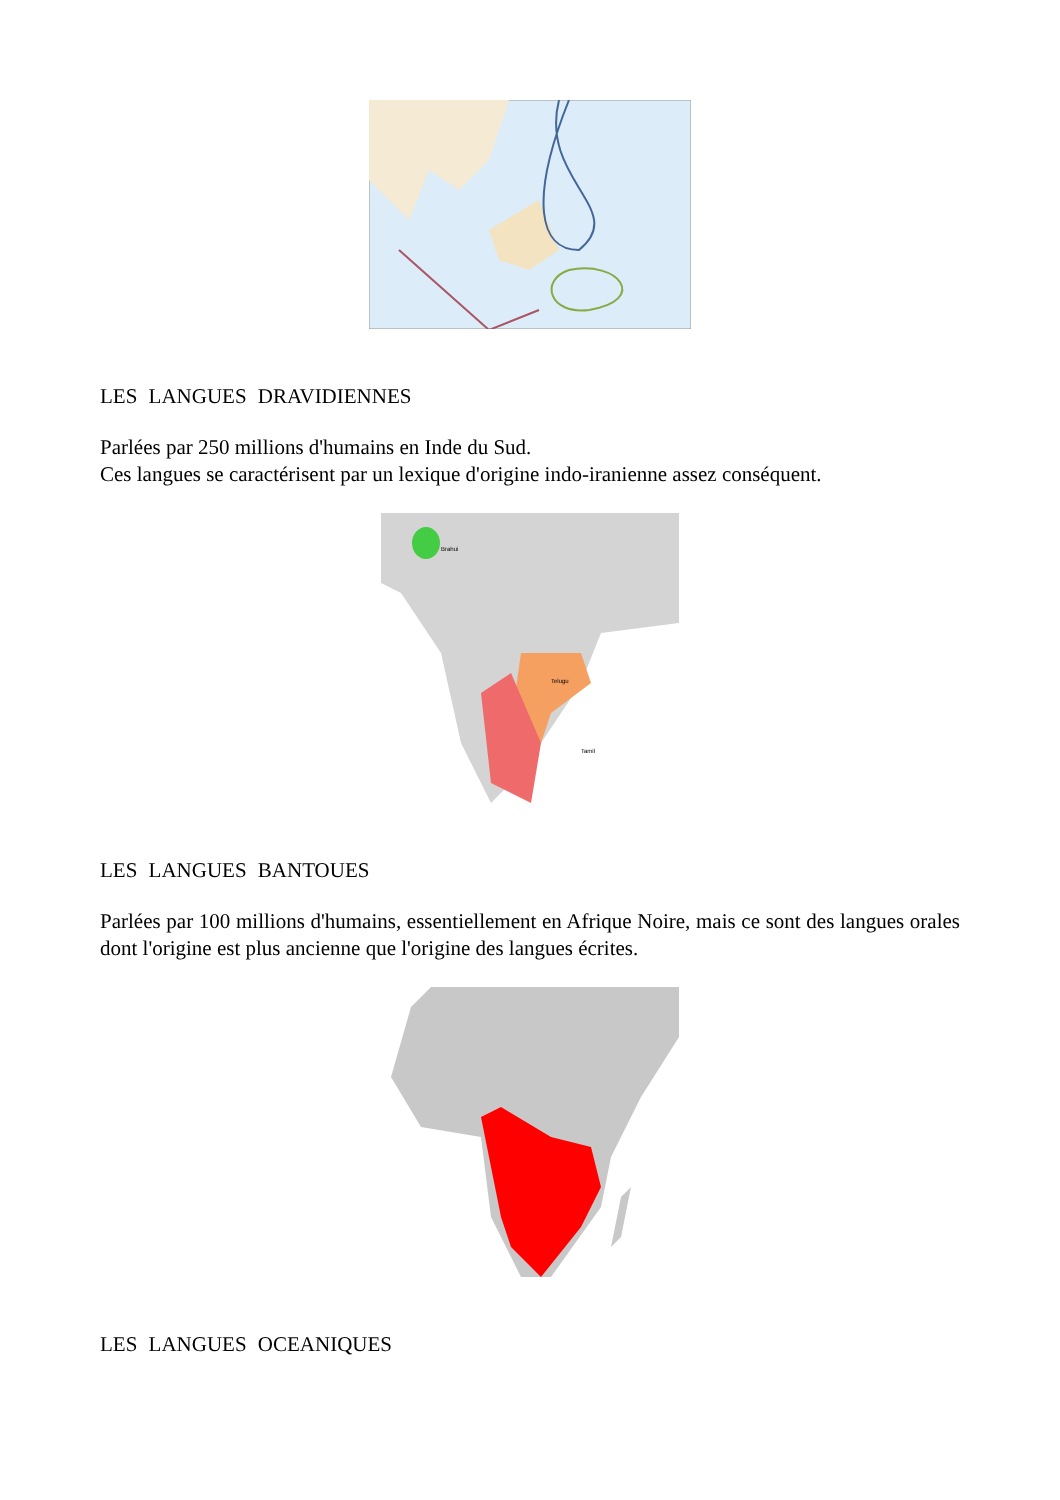LES LANGUES DRAVIDIENNES
Parlées par 250 millions d'humains en Inde du Sud.
Ces langues se caractérisent par un lexique d'origine indo-iranienne assez conséquent.
Brahui
Telugu
Tamil
LES LANGUES BANTOUES
Parlées par 100 millions d'humains, essentiellement en Afrique Noire, mais ce sont des langues orales dont l'origine est plus ancienne que l'origine des langues écrites.
LES LANGUES OCEANIQUES